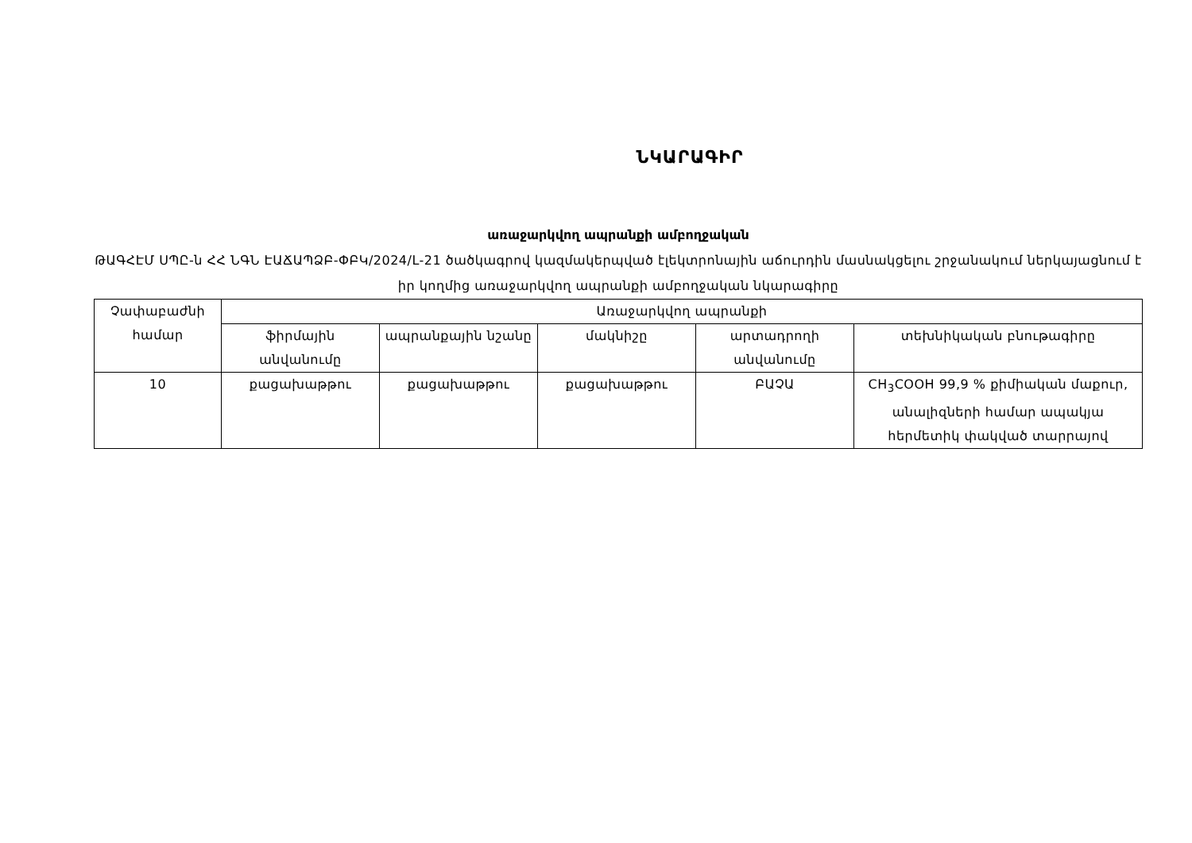ՆԿԱՐԱԳԻՐ
առաջարկվող ապրանքի ամբողջական
ԹԱԳՀԷՄ ՍՊԸ-ն ՀՀ ՆԳՆ ԷԱՃԱՊՁԲ-ՓԲԿ/2024/L-21 ծածկագրով կազմակերպված էլեկտրոնային աճուրդին մասնակցելու շրջանակում ներկայացնում է իր կողմից առաջարկվող ապրանքի ամբողջական նկարագիրը
| Չափաբաժնի համար | Առաջարկվող ապրանքի | | | | |
| | ֆիրմային անվանումը | ապրանքային նշանը | մակնիշը | արտադրողի անվանումը | տեխնիկական բնութագիրը |
| 10 | քացախաթթու | քացախաթթու | քացախաթթու | ԲԱՉԱ | CH<sub>3</sub>COOH 99,9 % քիմիական մաքուր, անալիզների համար ապակյա հերմետիկ փակված տարրայով |